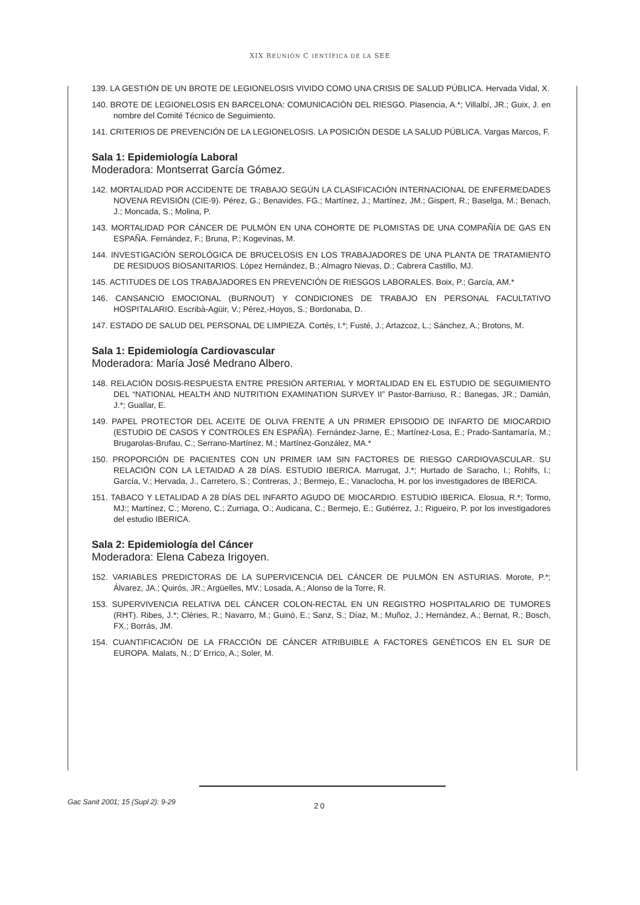XIX REUNIÓN C IENTÍFICA DE LA SEE
139. LA GESTIÓN DE UN BROTE DE LEGIONELOSIS VIVIDO COMO UNA CRISIS DE SALUD PÚBLICA. Hervada Vidal, X.
140. BROTE DE LEGIONELOSIS EN BARCELONA: COMUNICACIÓN DEL RIESGO. Plasencia, A.*; Villalbí, JR.; Guix, J. en nombre del Comité Técnico de Seguimiento.
141. CRITERIOS DE PREVENCIÓN DE LA LEGIONELOSIS. LA POSICIÓN DESDE LA SALUD PÚBLICA. Vargas Marcos, F.
Sala 1: Epidemiología Laboral
Moderadora: Montserrat García Gómez.
142. MORTALIDAD POR ACCIDENTE DE TRABAJO SEGÚN LA CLASIFICACIÓN INTERNACIONAL DE ENFERMEDADES NOVENA REVISIÓN (CIE-9). Pérez, G.; Benavides, FG.; Martínez, J.; Martínez, JM.; Gispert, R.; Baselga, M.; Benach, J.; Moncada, S.; Molina, P.
143. MORTALIDAD POR CÁNCER DE PULMÓN EN UNA COHORTE DE PLOMISTAS DE UNA COMPAÑÍA DE GAS EN ESPAÑA. Fernández, F.; Bruna, P.; Kogevinas, M.
144. INVESTIGACIÓN SEROLÓGICA DE BRUCELOSIS EN LOS TRABAJADORES DE UNA PLANTA DE TRATAMIENTO DE RESIDUOS BIOSANITARIOS. López Hernández, B.; Almagro Nievas, D.; Cabrera Castillo, MJ.
145. ACTITUDES DE LOS TRABAJADORES EN PREVENCIÓN DE RIESGOS LABORALES. Boix, P.; García, AM.*
146. CANSANCIO EMOCIONAL (BURNOUT) Y CONDICIONES DE TRABAJO EN PERSONAL FACULTATIVO HOSPITALARIO. Escribà-Agüir, V.; Pérez,-Hoyos, S.; Bordonaba, D.
147. ESTADO DE SALUD DEL PERSONAL DE LIMPIEZA. Cortés, I.*; Fusté, J.; Artazcoz, L.; Sánchez, A.; Brotons, M.
Sala 1: Epidemiología Cardiovascular
Moderadora: María José Medrano Albero.
148. RELACIÓN DOSIS-RESPUESTA ENTRE PRESIÓN ARTERIAL Y MORTALIDAD EN EL ESTUDIO DE SEGUIMIENTO DEL “NATIONAL HEALTH AND NUTRITION EXAMINATION SURVEY II” Pastor-Barriuso, R.; Banegas, JR.; Damián, J.*; Guallar, E.
149. PAPEL PROTECTOR DEL ACEITE DE OLIVA FRENTE A UN PRIMER EPISODIO DE INFARTO DE MIOCARDIO (ESTUDIO DE CASOS Y CONTROLES EN ESPAÑA). Fernández-Jarne, E.; Martínez-Losa, E.; Prado-Santamaría, M.; Brugarolas-Brufau, C.; Serrano-Martínez, M.; Martínez-González, MA.*
150. PROPORCIÓN DE PACIENTES CON UN PRIMER IAM SIN FACTORES DE RIESGO CARDIOVASCULAR. SU RELACIÓN CON LA LETAIDAD A 28 DÍAS. ESTUDIO IBERICA. Marrugat, J.*; Hurtado de Saracho, I.; Rohlfs, I.; García, V.; Hervada, J., Carretero, S.; Contreras, J.; Bermejo, E.; Vanaclocha, H. por los investigadores de IBERICA.
151. TABACO Y LETALIDAD A 28 DÍAS DEL INFARTO AGUDO DE MIOCARDIO. ESTUDIO IBERICA. Elosua, R.*; Tormo, MJ:; Martínez, C.; Moreno, C.; Zurriaga, O.; Audicana, C.; Bermejo, E.; Gutiérrez, J.; Rigueiro, P. por los investigadores del estudio IBERICA.
Sala 2: Epidemiología del Cáncer
Moderadora: Elena Cabeza Irigoyen.
152. VARIABLES PREDICTORAS DE LA SUPERVICENCIA DEL CÁNCER DE PULMÓN EN ASTURIAS. Morote, P.*; Álvarez, JA.; Quirós, JR.; Argüelles, MV.; Losada, A.; Alonso de la Torre, R.
153. SUPERVIVENCIA RELATIVA DEL CÁNCER COLON-RECTAL EN UN REGISTRO HOSPITALARIO DE TUMORES (RHT). Ribes, J.*; Clèries, R.; Navarro, M.; Guinó, E.; Sanz, S.; Díaz, M.; Muñoz, J.; Hernández, A.; Bernat, R.; Bosch, FX.; Borrás, JM.
154. CUANTIFICACIÓN DE LA FRACCIÓN DE CÁNCER ATRIBUIBLE A FACTORES GENÉTICOS EN EL SUR DE EUROPA. Malats, N.; D’ Errico, A.; Soler, M.
Gac Sanit 2001; 15 (Supl 2): 9-29 20